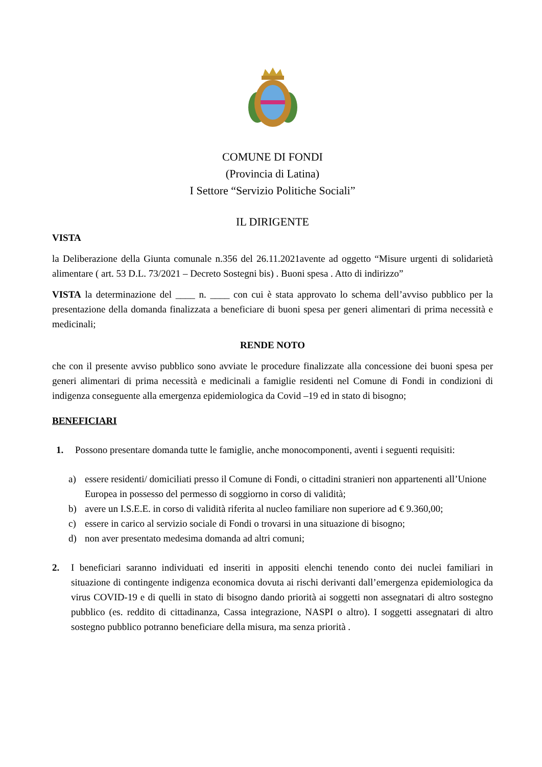COMUNE DI FONDI
(Provincia di Latina)
I Settore “Servizio Politiche Sociali”
IL DIRIGENTE
VISTA
la Deliberazione della Giunta comunale n.356 del 26.11.2021avente ad oggetto “Misure urgenti di solidarietà alimentare ( art. 53 D.L. 73/2021 – Decreto Sostegni bis) . Buoni spesa . Atto di indirizzo”
VISTA la determinazione del ____ n. ____ con cui è stata approvato lo schema dell’avviso pubblico per la presentazione della domanda finalizzata a beneficiare di buoni spesa per generi alimentari di prima necessità e medicinali;
RENDE NOTO
che con il presente avviso pubblico sono avviate le procedure finalizzate alla concessione dei buoni spesa per generi alimentari di prima necessità e medicinali a famiglie residenti nel Comune di Fondi in condizioni di indigenza conseguente alla emergenza epidemiologica da Covid –19 ed in stato di bisogno;
BENEFICIARI
1. Possono presentare domanda tutte le famiglie, anche monocomponenti, aventi i seguenti requisiti:
a) essere residenti/ domiciliati presso il Comune di Fondi, o cittadini stranieri non appartenenti all’Unione Europea in possesso del permesso di soggiorno in corso di validità;
b) avere un I.S.E.E. in corso di validità riferita al nucleo familiare non superiore ad € 9.360,00;
c) essere in carico al servizio sociale di Fondi o trovarsi in una situazione di bisogno;
d) non aver presentato medesima domanda ad altri comuni;
2. I beneficiari saranno individuati ed inseriti in appositi elenchi tenendo conto dei nuclei familiari in situazione di contingente indigenza economica dovuta ai rischi derivanti dall’emergenza epidemiologica da virus COVID-19 e di quelli in stato di bisogno dando priorità ai soggetti non assegnatari di altro sostegno pubblico (es. reddito di cittadinanza, Cassa integrazione, NASPI o altro). I soggetti assegnatari di altro sostegno pubblico potranno beneficiare della misura, ma senza priorità .